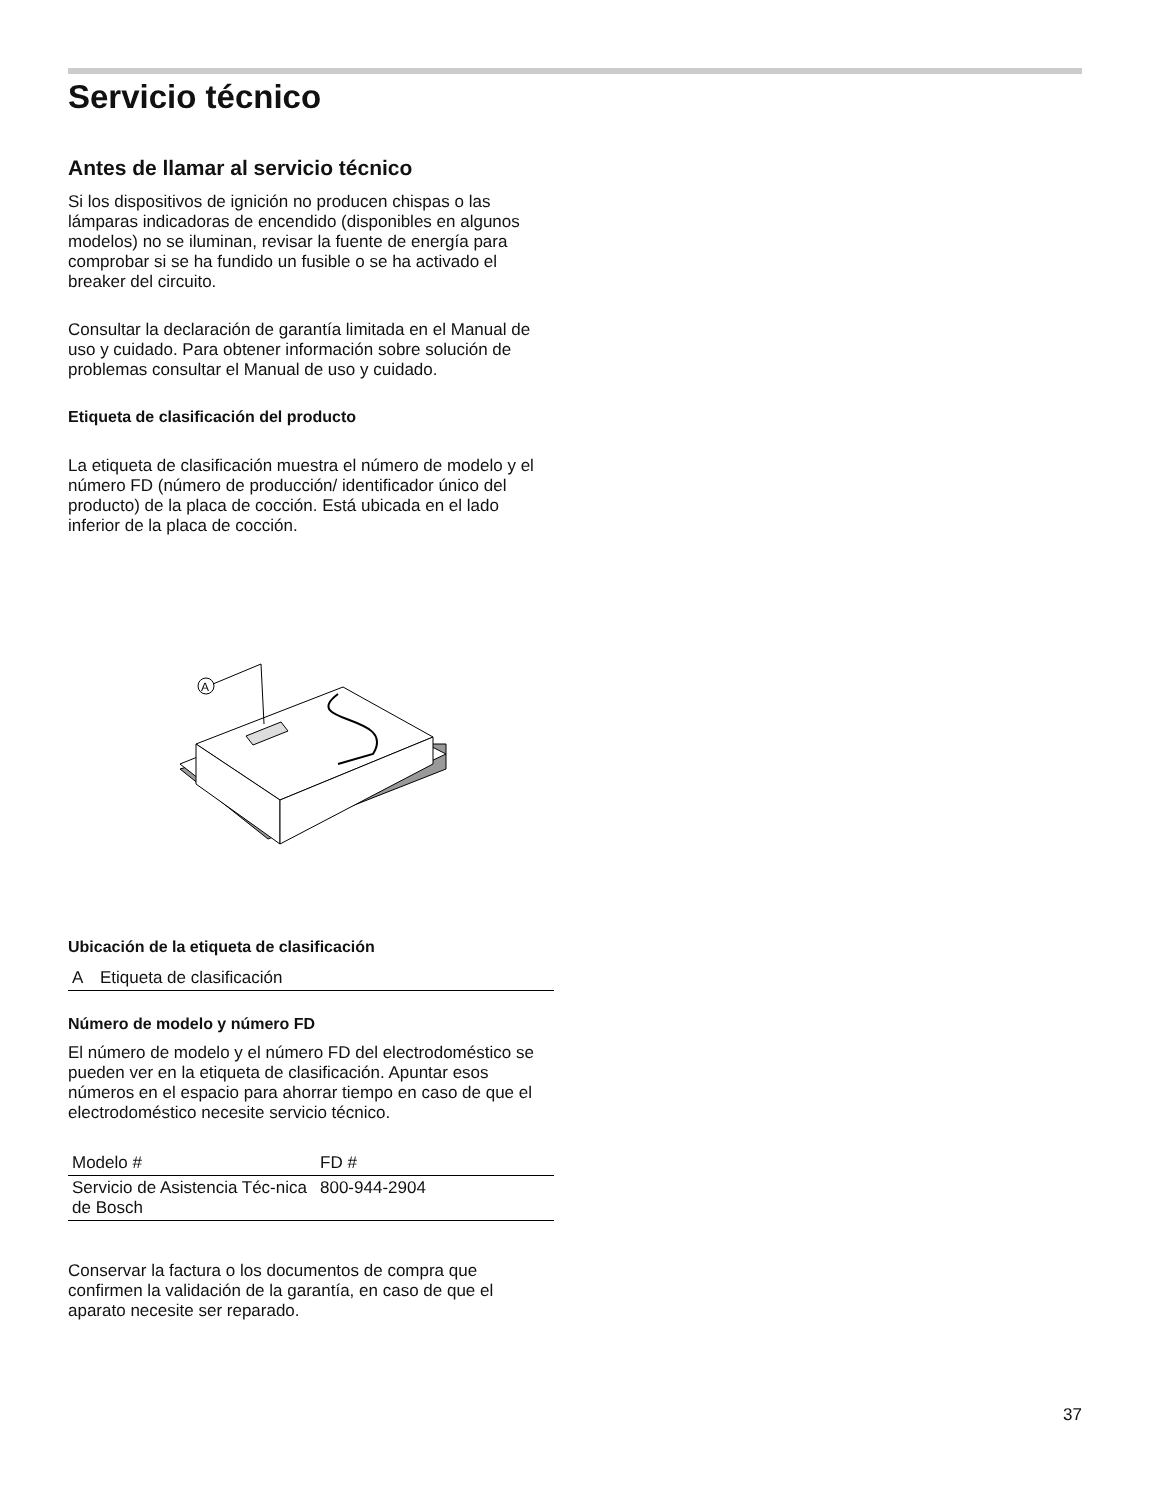Servicio técnico
Antes de llamar al servicio técnico
Si los dispositivos de ignición no producen chispas o las lámparas indicadoras de encendido (disponibles en algunos modelos) no se iluminan, revisar la fuente de energía para comprobar si se ha fundido un fusible o se ha activado el breaker del circuito.
Consultar la declaración de garantía limitada en el Manual de uso y cuidado. Para obtener información sobre solución de problemas consultar el Manual de uso y cuidado.
Etiqueta de clasificación del producto
La etiqueta de clasificación muestra el número de modelo y el número FD (número de producción/ identificador único del producto) de la placa de cocción. Está ubicada en el lado inferior de la placa de cocción.
A
Ubicación de la etiqueta de clasificación
| A | Etiqueta de clasificación |
Número de modelo y número FD
El número de modelo y el número FD del electrodoméstico se pueden ver en la etiqueta de clasificación. Apuntar esos números en el espacio para ahorrar tiempo en caso de que el electrodoméstico necesite servicio técnico.
| Modelo # | FD # |
| Servicio de Asistencia Téc-nica de Bosch | 800-944-2904 |
Conservar la factura o los documentos de compra que confirmen la validación de la garantía, en caso de que el aparato necesite ser reparado.
37